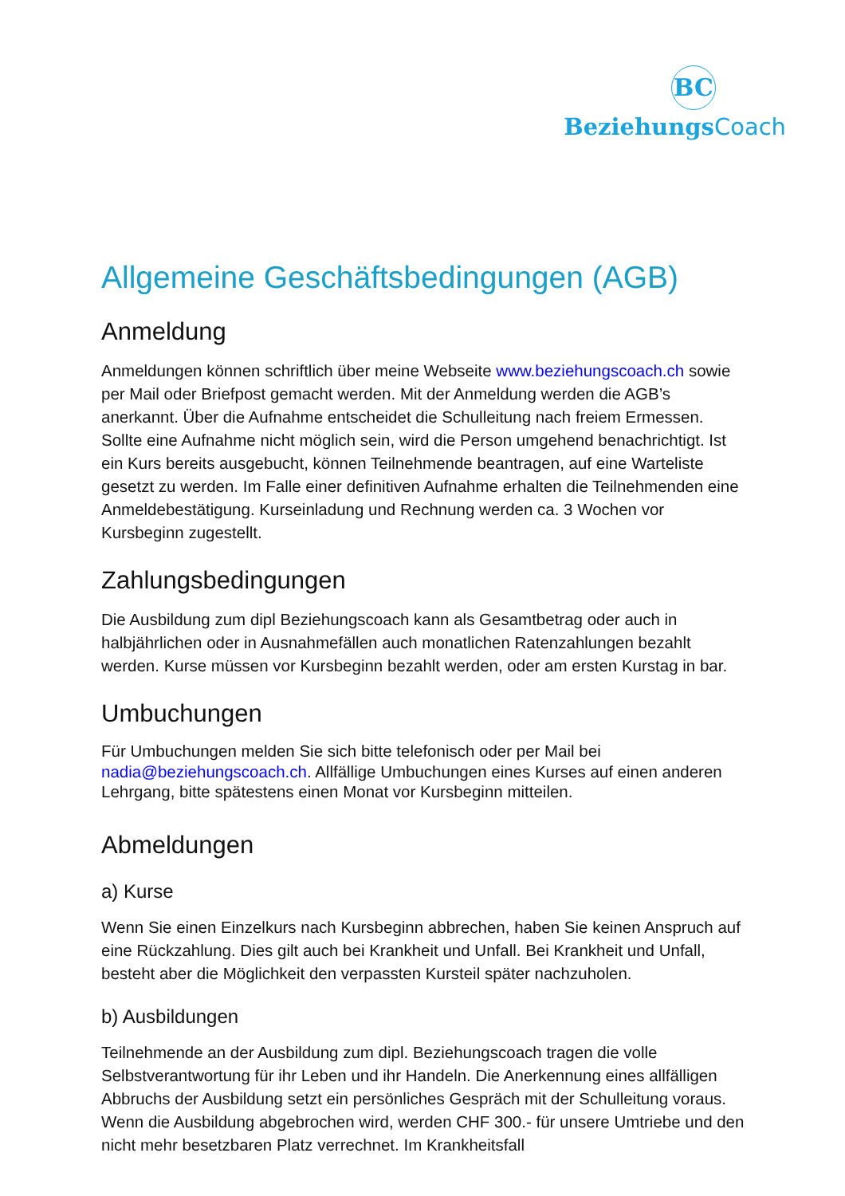BC
BeziehungsCoach
Allgemeine Geschäftsbedingungen (AGB)
Anmeldung
Anmeldungen können schriftlich über meine Webseite www.beziehungscoach.ch sowie per Mail oder Briefpost gemacht werden. Mit der Anmeldung werden die AGB’s anerkannt. Über die Aufnahme entscheidet die Schulleitung nach freiem Ermessen. Sollte eine Aufnahme nicht möglich sein, wird die Person umgehend benachrichtigt. Ist ein Kurs bereits ausgebucht, können Teilnehmende beantragen, auf eine Warteliste gesetzt zu werden. Im Falle einer definitiven Aufnahme erhalten die Teilnehmenden eine Anmeldebestätigung. Kurseinladung und Rechnung werden ca. 3 Wochen vor Kursbeginn zugestellt.
Zahlungsbedingungen
Die Ausbildung zum dipl Beziehungscoach kann als Gesamtbetrag oder auch in halbjährlichen oder in Ausnahmefällen auch monatlichen Ratenzahlungen bezahlt werden. Kurse müssen vor Kursbeginn bezahlt werden, oder am ersten Kurstag in bar.
Umbuchungen
Für Umbuchungen melden Sie sich bitte telefonisch oder per Mail bei nadia@beziehungscoach.ch. Allfällige Umbuchungen eines Kurses auf einen anderen Lehrgang, bitte spätestens einen Monat vor Kursbeginn mitteilen.
Abmeldungen
a) Kurse
Wenn Sie einen Einzelkurs nach Kursbeginn abbrechen, haben Sie keinen Anspruch auf eine Rückzahlung. Dies gilt auch bei Krankheit und Unfall. Bei Krankheit und Unfall, besteht aber die Möglichkeit den verpassten Kursteil später nachzuholen.
b) Ausbildungen
Teilnehmende an der Ausbildung zum dipl. Beziehungscoach tragen die volle Selbstverantwortung für ihr Leben und ihr Handeln. Die Anerkennung eines allfälligen Abbruchs der Ausbildung setzt ein persönliches Gespräch mit der Schulleitung voraus. Wenn die Ausbildung abgebrochen wird, werden CHF 300.- für unsere Umtriebe und den nicht mehr besetzbaren Platz verrechnet. Im Krankheitsfall